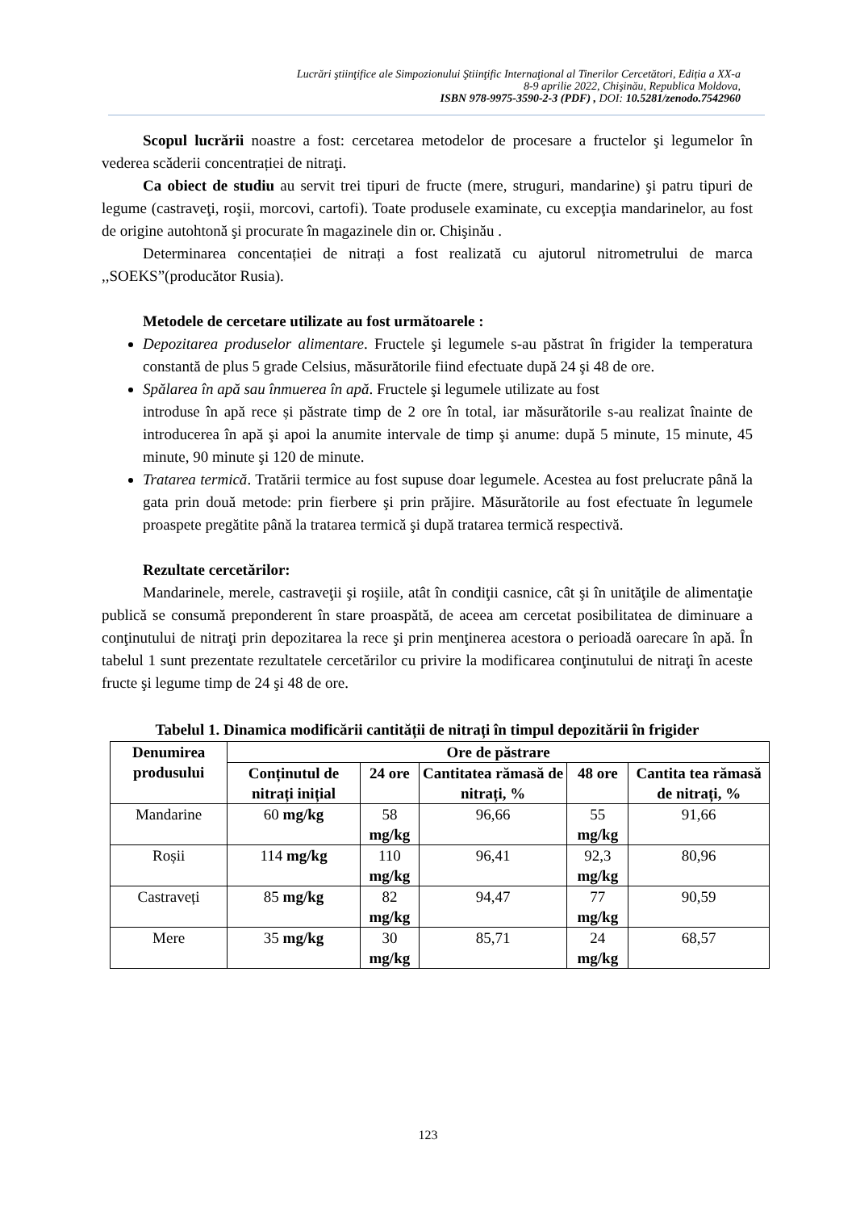Lucrări ştiinţifice ale Simpozionului Ştiinţific Internaţional al Tinerilor Cercetători, Ediția a XX-a
8-9 aprilie 2022, Chişinău, Republica Moldova,
ISBN 978-9975-3590-2-3 (PDF) , DOI: 10.5281/zenodo.7542960
Scopul lucrării noastre a fost: cercetarea metodelor de procesare a fructelor şi legumelor în vederea scăderii concentrației de nitraţi.
Ca obiect de studiu au servit trei tipuri de fructe (mere, struguri, mandarine) şi patru tipuri de legume (castraveţi, roşii, morcovi, cartofi). Toate produsele examinate, cu excepţia mandarinelor, au fost de origine autohtonă şi procurate în magazinele din or. Chişinău .
Determinarea concentației de nitrați a fost realizată cu ajutorul nitrometrului de marca ,,SOEKS”(producător Rusia).
Metodele de cercetare utilizate au fost următoarele :
Depozitarea produselor alimentare. Fructele şi legumele s-au păstrat în frigider la temperatura constantă de plus 5 grade Celsius, măsurătorile fiind efectuate după 24 şi 48 de ore.
Spălarea în apă sau înmuerea în apă. Fructele şi legumele utilizate au fost
introduse în apă rece și păstrate timp de 2 ore în total, iar măsurătorile s-au realizat înainte de introducerea în apă şi apoi la anumite intervale de timp şi anume: după 5 minute, 15 minute, 45 minute, 90 minute şi 120 de minute.
Tratarea termică. Tratării termice au fost supuse doar legumele. Acestea au fost prelucrate până la gata prin două metode: prin fierbere şi prin prăjire. Măsurătorile au fost efectuate în legumele proaspete pregătite până la tratarea termică şi după tratarea termică respectivă.
Rezultate cercetărilor:
Mandarinele, merele, castraveţii şi roşiile, atât în condiţii casnice, cât şi în unităţile de alimentaţie publică se consumă preponderent în stare proaspătă, de aceea am cercetat posibilitatea de diminuare a conţinutului de nitraţi prin depozitarea la rece şi prin menţinerea acestora o perioadă oarecare în apă. În tabelul 1 sunt prezentate rezultatele cercetărilor cu privire la modificarea conţinutului de nitraţi în aceste fructe şi legume timp de 24 şi 48 de ore.
Tabelul 1. Dinamica modificării cantității de nitrați în timpul depozitării în frigider
| Denumirea produsului | Ore de păstrare | | | | |
| --- | --- | --- | --- | --- | --- |
| | Conținutul de nitrați inițial | 24 ore | Cantitatea rămasă de nitrați, % | 48 ore | Cantita tea rămasă de nitrați, % |
| Mandarine | 60 mg/kg | 58 mg/kg | 96,66 | 55 mg/kg | 91,66 |
| Roșii | 114 mg/kg | 110 mg/kg | 96,41 | 92,3 mg/kg | 80,96 |
| Castraveți | 85 mg/kg | 82 mg/kg | 94,47 | 77 mg/kg | 90,59 |
| Mere | 35 mg/kg | 30 mg/kg | 85,71 | 24 mg/kg | 68,57 |
123